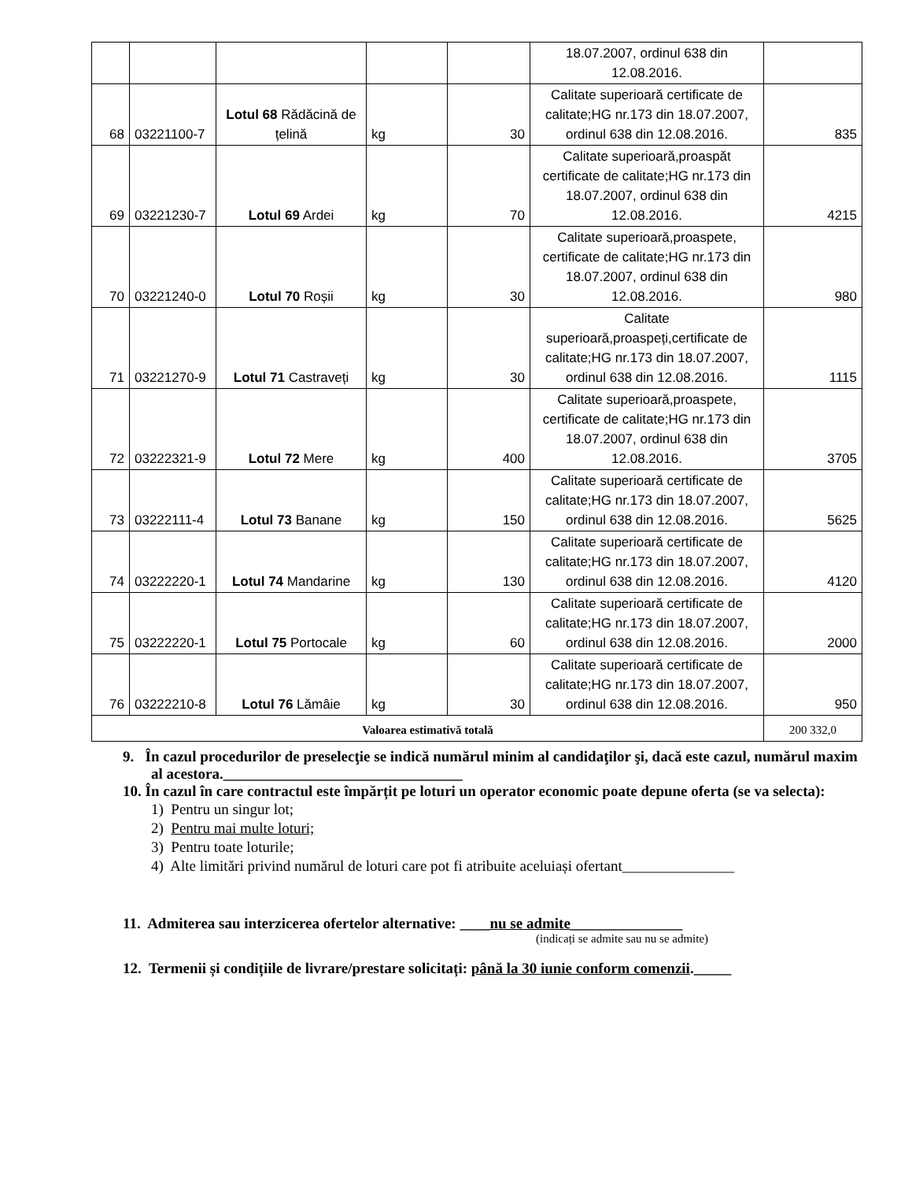| | | | | | 18.07.2007, ordinul 638 din 12.08.2016. | |
| 68 | 03221100-7 | Lotul 68 Rădăcină de țelină | kg | 30 | Calitate superioară certificate de calitate;HG nr.173 din 18.07.2007, ordinul 638 din 12.08.2016. | 835 |
| 69 | 03221230-7 | Lotul 69 Ardei | kg | 70 | Calitate superioară,proaspăt certificate de calitate;HG nr.173 din 18.07.2007, ordinul 638 din 12.08.2016. | 4215 |
| 70 | 03221240-0 | Lotul 70 Roșii | kg | 30 | Calitate superioară,proaspete, certificate de calitate;HG nr.173 din 18.07.2007, ordinul 638 din 12.08.2016. | 980 |
| 71 | 03221270-9 | Lotul 71 Castraveți | kg | 30 | Calitate superioară,proaspeți,certificate de calitate;HG nr.173 din 18.07.2007, ordinul 638 din 12.08.2016. | 1115 |
| 72 | 03222321-9 | Lotul 72 Mere | kg | 400 | Calitate superioară,proaspete, certificate de calitate;HG nr.173 din 18.07.2007, ordinul 638 din 12.08.2016. | 3705 |
| 73 | 03222111-4 | Lotul 73 Banane | kg | 150 | Calitate superioară certificate de calitate;HG nr.173 din 18.07.2007, ordinul 638 din 12.08.2016. | 5625 |
| 74 | 03222220-1 | Lotul 74 Mandarine | kg | 130 | Calitate superioară certificate de calitate;HG nr.173 din 18.07.2007, ordinul 638 din 12.08.2016. | 4120 |
| 75 | 03222220-1 | Lotul 75 Portocale | kg | 60 | Calitate superioară certificate de calitate;HG nr.173 din 18.07.2007, ordinul 638 din 12.08.2016. | 2000 |
| 76 | 03222210-8 | Lotul 76 Lămâie | kg | 30 | Calitate superioară certificate de calitate;HG nr.173 din 18.07.2007, ordinul 638 din 12.08.2016. | 950 |
| Valoarea estimativă totală | | | | | | 200 332,0 |
9. În cazul procedurilor de preselecţie se indică numărul minim al candidaţilor şi, dacă este cazul, numărul maxim al acestora.________________________________
10. În cazul în care contractul este împărțit pe loturi un operator economic poate depune oferta (se va selecta):
1) Pentru un singur lot;
2) Pentru mai multe loturi;
3) Pentru toate loturile;
4) Alte limitări privind numărul de loturi care pot fi atribuite aceluiași ofertant_______________
11. Admiterea sau interzicerea ofertelor alternative: ____nu se admite_______________
(indicați se admite sau nu se admite)
12. Termenii și condițiile de livrare/prestare solicitați: până la 30 iunie conform comenzii._____